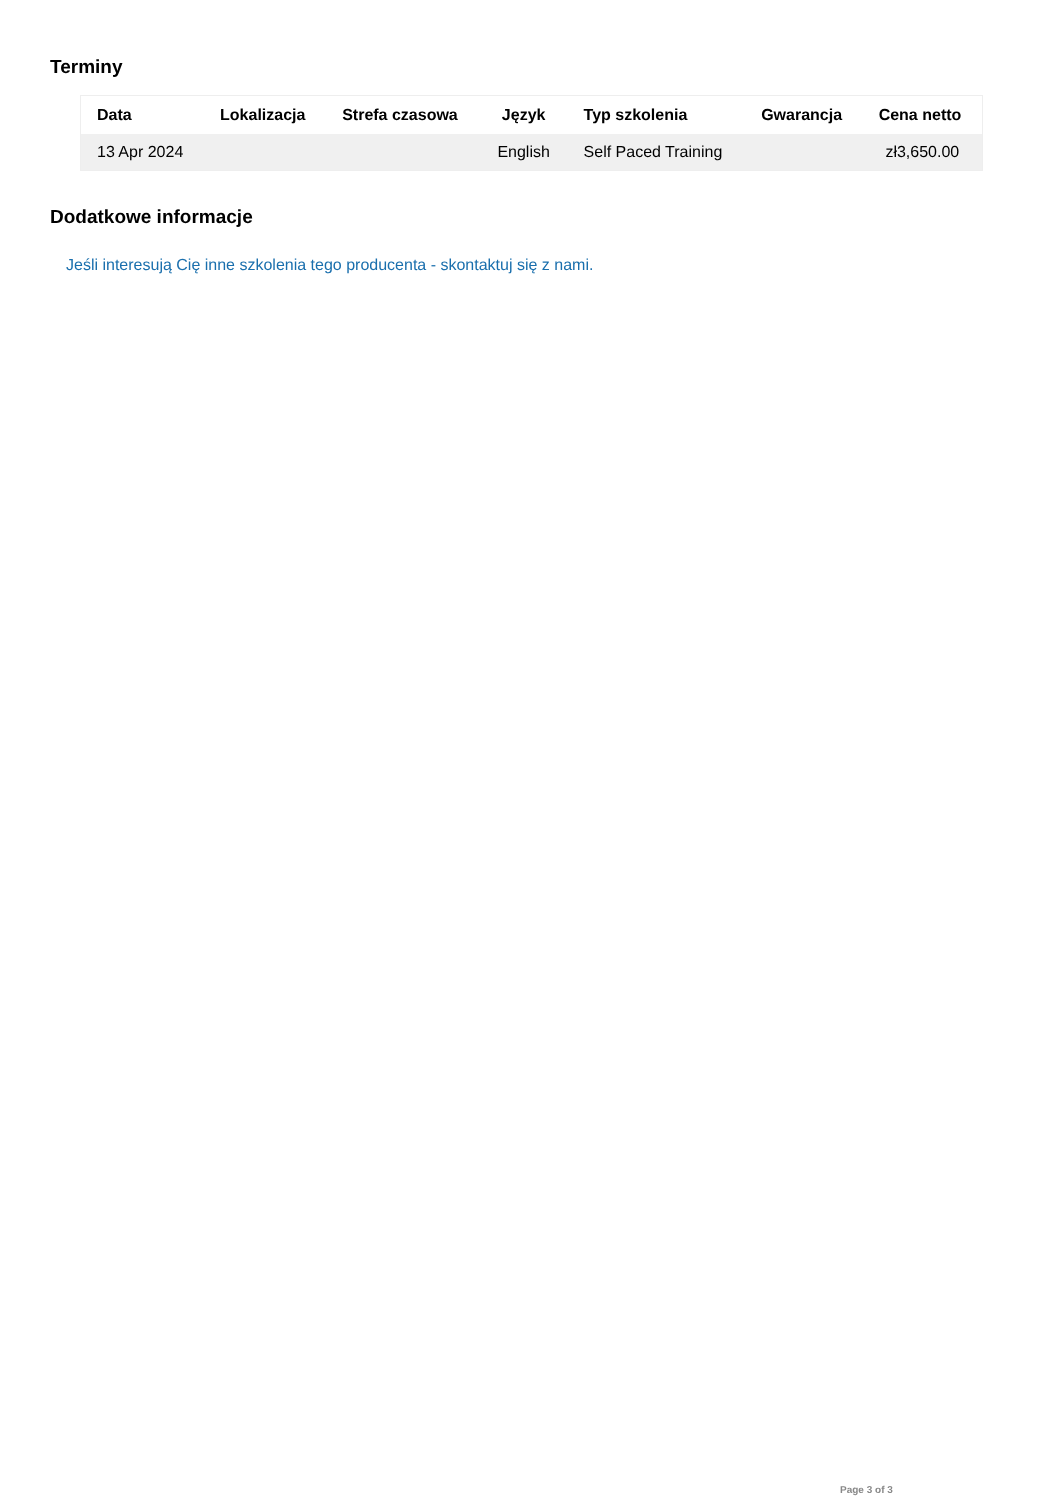Terminy
| Data | Lokalizacja | Strefa czasowa | Język | Typ szkolenia | Gwarancja | Cena netto |
| --- | --- | --- | --- | --- | --- | --- |
| 13 Apr 2024 | | | English | Self Paced Training | | zł3,650.00 |
Dodatkowe informacje
Jeśli interesują Cię inne szkolenia tego producenta - skontaktuj się z nami.
Page 3 of 3